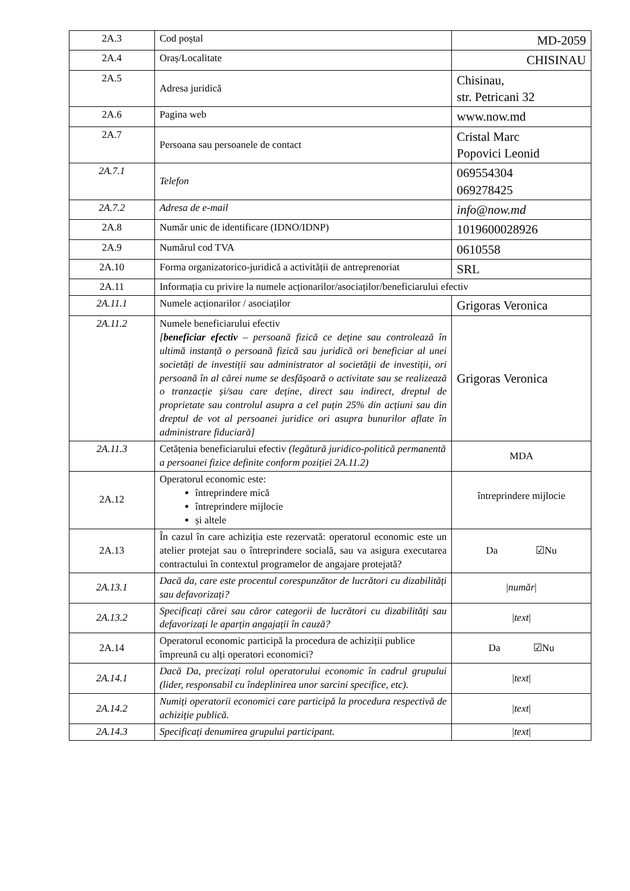| 2A.3 | Cod poștal | MD-2059 |
| 2A.4 | Oraș/Localitate | CHISINAU |
| 2A.5 | Adresa juridică | Chisinau, str. Petricani 32 |
| 2A.6 | Pagina web | www.now.md |
| 2A.7 | Persoana sau persoanele de contact | Cristal Marc Popovici Leonid |
| 2A.7.1 | Telefon | 069554304 069278425 |
| 2A.7.2 | Adresa de e-mail | info@now.md |
| 2A.8 | Număr unic de identificare (IDNO/IDNP) | 1019600028926 |
| 2A.9 | Numărul cod TVA | 0610558 |
| 2A.10 | Forma organizatorico-juridică a activității de antreprenoriat | SRL |
| 2A.11 | Informația cu privire la numele acționarilor/asociaților/beneficiarului efectiv | |
| 2A.11.1 | Numele acționarilor / asociaților | Grigoras Veronica |
| 2A.11.2 | Numele beneficiarului efectiv [ beneficiar efectiv – persoană fizică ce deține sau controlează în ultimă instanță o persoană fizică sau juridică ori beneficiar al unei societăți de investiții sau administrator al societății de investiții, ori persoană în al cărei nume se desfășoară o activitate sau se realizează o tranzacție și/sau care deține, direct sau indirect, dreptul de proprietate sau controlul asupra a cel puțin 25% din acțiuni sau din dreptul de vot al persoanei juridice ori asupra bunurilor aflate în administrare fiduciară] | Grigoras Veronica |
| 2A.11.3 | Cetățenia beneficiarului efectiv (legătură juridico-politică permanentă a persoanei fizice definite conform poziției 2A.11.2) | MDA |
| 2A.12 | Operatorul economic este: întreprindere mică întreprindere mijlocie și altele | întreprindere mijlocie |
| 2A.13 | În cazul în care achiziția este rezervată: operatorul economic este un atelier protejat sau o întreprindere socială, sau va asigura executarea contractului în contextul programelor de angajare protejată? | Da ☑Nu |
| 2A.13.1 | Dacă da, care este procentul corespunzător de lucrători cu dizabilități sau defavorizați? | / număr / |
| 2A.13.2 | Specificați cărei sau căror categorii de lucrători cu dizabilități sau defavorizați le aparțin angajații în cauză? | / text / |
| 2A.14 | Operatorul economic participă la procedura de achiziții publice împreună cu alți operatori economici? | Da ☑Nu |
| 2A.14.1 | Dacă Da, precizați rolul operatorului economic în cadrul grupului (lider, responsabil cu îndeplinirea unor sarcini specifice, etc). | / text / |
| 2A.14.2 | Numiți operatorii economici care participă la procedura respectivă de achiziție publică. | / text / |
| 2A.14.3 | Specificați denumirea grupului participant. | / text / |